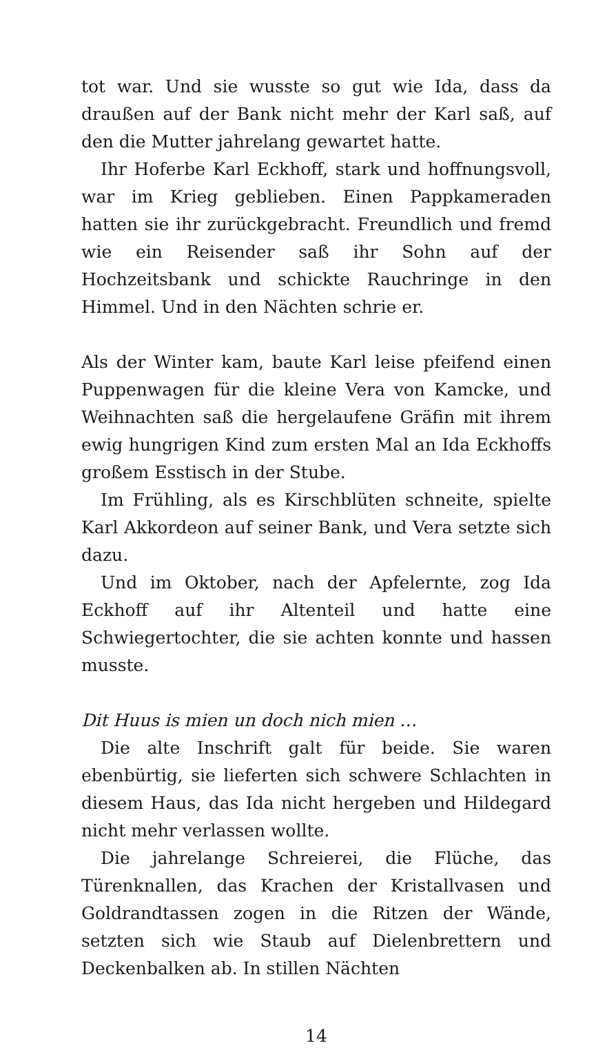tot war. Und sie wusste so gut wie Ida, dass da draußen auf der Bank nicht mehr der Karl saß, auf den die Mutter jahrelang gewartet hatte.
Ihr Hoferbe Karl Eckhoff, stark und hoffnungsvoll, war im Krieg geblieben. Einen Pappkameraden hatten sie ihr zurückgebracht. Freundlich und fremd wie ein Reisender saß ihr Sohn auf der Hochzeitsbank und schickte Rauchringe in den Himmel. Und in den Nächten schrie er.
Als der Winter kam, baute Karl leise pfeifend einen Puppenwagen für die kleine Vera von Kamcke, und Weihnachten saß die hergelaufene Gräfin mit ihrem ewig hungrigen Kind zum ersten Mal an Ida Eckhoffs großem Esstisch in der Stube.
Im Frühling, als es Kirschblüten schneite, spielte Karl Akkordeon auf seiner Bank, und Vera setzte sich dazu.
Und im Oktober, nach der Apfelernte, zog Ida Eckhoff auf ihr Altenteil und hatte eine Schwiegertochter, die sie achten konnte und hassen musste.
Dit Huus is mien un doch nich mien …
Die alte Inschrift galt für beide. Sie waren ebenbürtig, sie lieferten sich schwere Schlachten in diesem Haus, das Ida nicht hergeben und Hildegard nicht mehr verlassen wollte.
Die jahrelange Schreierei, die Flüche, das Türenknallen, das Krachen der Kristallvasen und Goldrandtassen zogen in die Ritzen der Wände, setzten sich wie Staub auf Dielenbrettern und Deckenbalken ab. In stillen Nächten
14